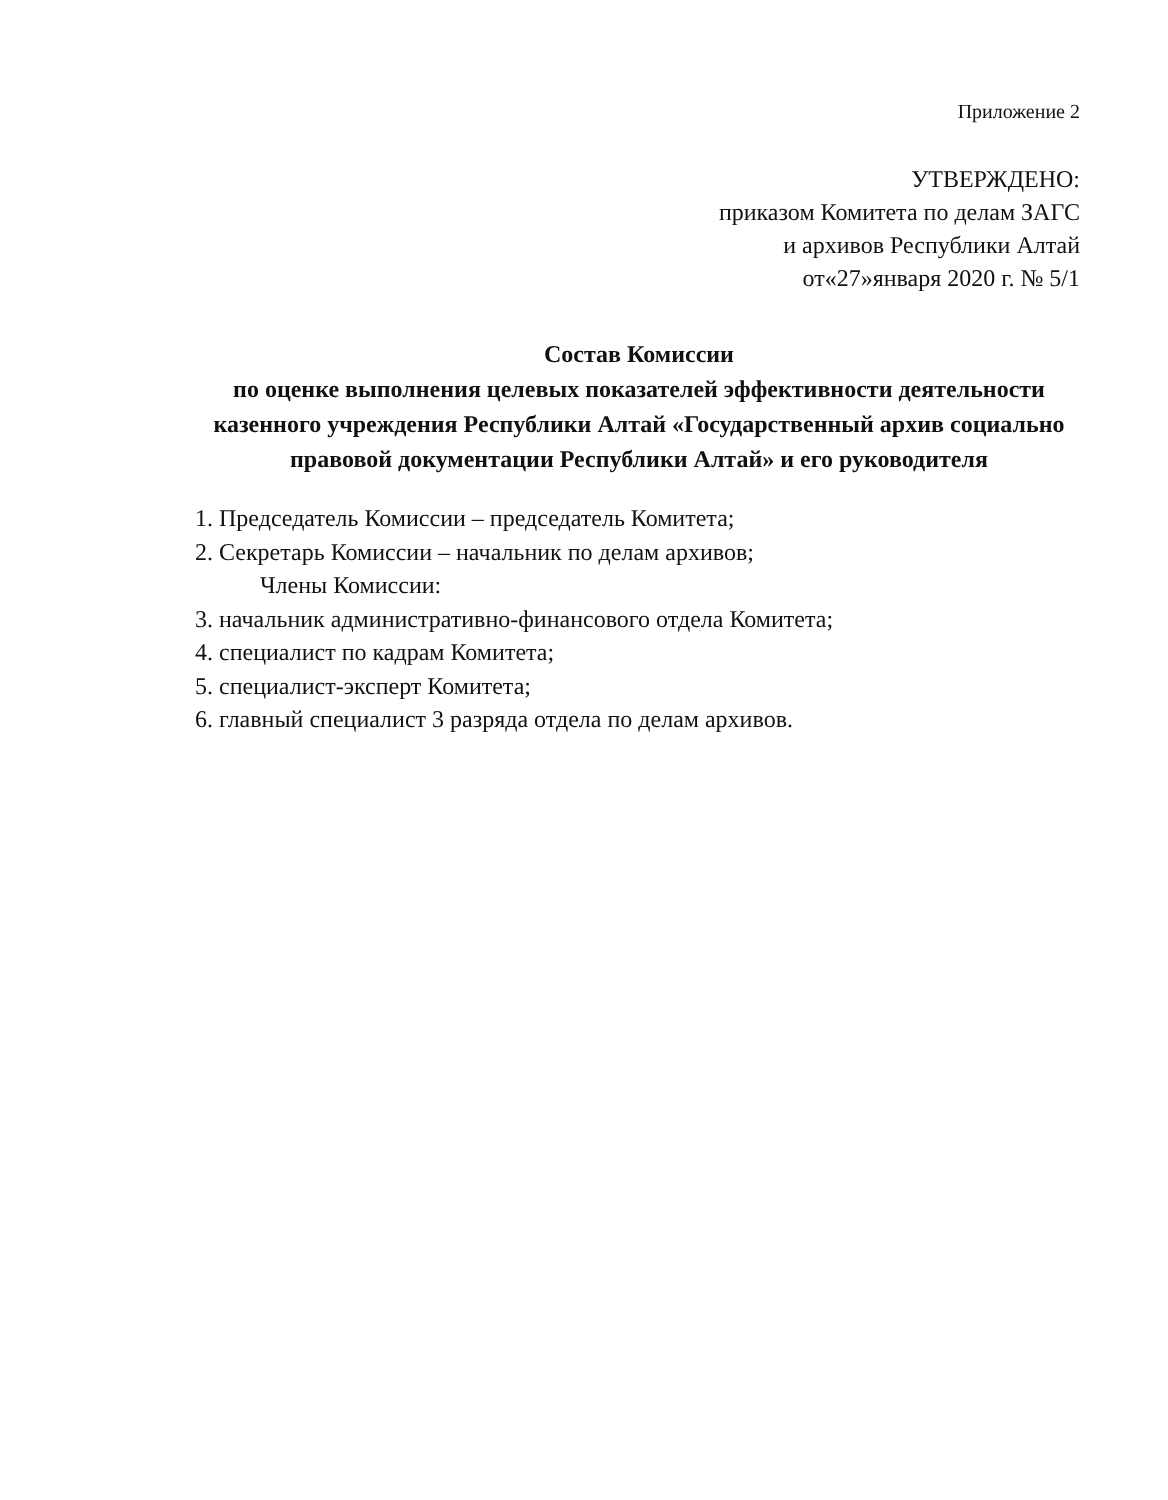Приложение 2
УТВЕРЖДЕНО:
приказом Комитета по делам ЗАГС
и архивов Республики Алтай
от«27»января 2020 г. № 5/1
Состав Комиссии
по оценке выполнения целевых показателей эффективности деятельности казенного учреждения Республики Алтай «Государственный архив социально правовой документации Республики Алтай» и его руководителя
1. Председатель Комиссии – председатель Комитета;
2. Секретарь Комиссии – начальник по делам архивов;
Члены Комиссии:
3. начальник административно-финансового отдела Комитета;
4. специалист по кадрам Комитета;
5. специалист-эксперт Комитета;
6. главный специалист 3 разряда отдела по делам архивов.